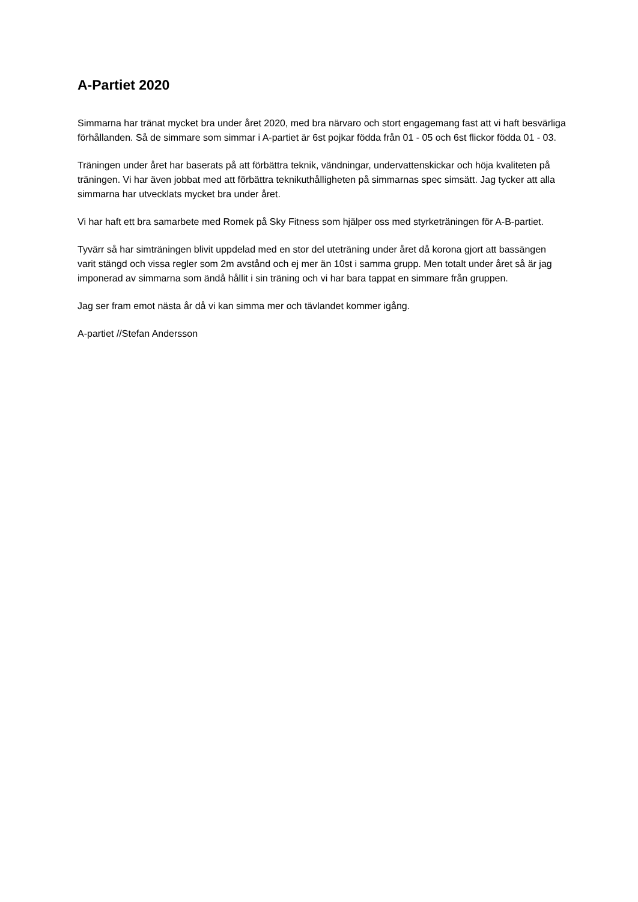A-Partiet 2020
Simmarna har tränat mycket bra under året 2020, med bra närvaro och stort engagemang fast att vi haft besvärliga förhållanden. Så de simmare som simmar i A-partiet är 6st pojkar födda från 01 - 05 och 6st flickor födda 01 - 03.
Träningen under året har baserats på att förbättra teknik, vändningar, undervattenskickar och höja kvaliteten på träningen. Vi har även jobbat med att förbättra teknikuthålligheten på simmarnas spec simsätt. Jag tycker att alla simmarna har utvecklats mycket bra under året.
Vi har haft ett bra samarbete med Romek på Sky Fitness som hjälper oss med styrketräningen för A-B-partiet.
Tyvärr så har simträningen blivit uppdelad med en stor del uteträning under året då korona gjort att bassängen varit stängd och vissa regler som 2m avstånd och ej mer än 10st i samma grupp. Men totalt under året så är jag imponerad av simmarna som ändå hållit i sin träning och vi har bara tappat en simmare från gruppen.
Jag ser fram emot nästa år då vi kan simma mer och tävlandet kommer igång.
A-partiet //Stefan Andersson